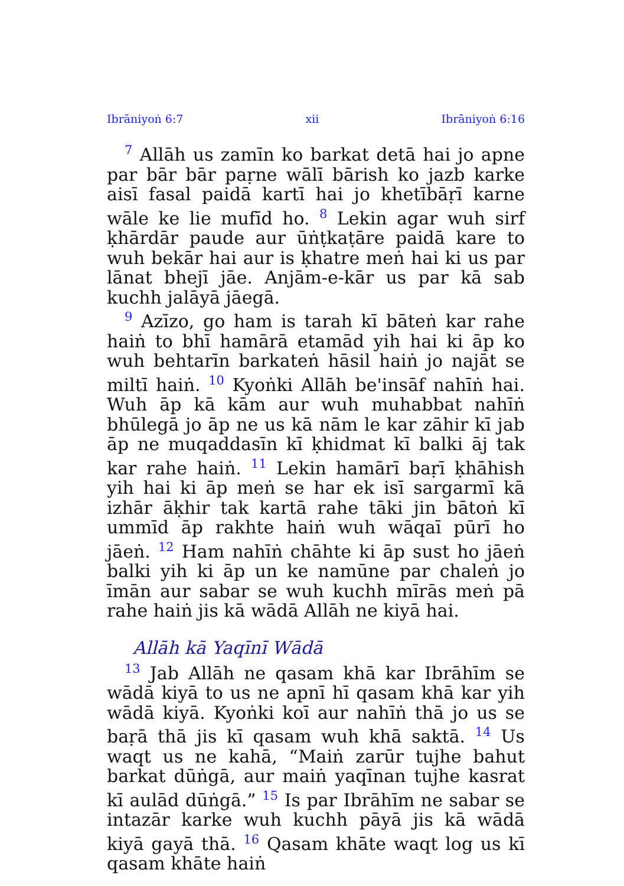Ibrāniyoṅ 6:7 xii Ibrāniyoṅ 6:16
<sup>7</sup> Allāh us zamīn ko barkat detā hai jo apne par bār bār paṛne wālī bārish ko jazb karke aisī fasal paidā kartī hai jo khetībāṛī karne wāle ke lie mufīd ho. <sup>8</sup> Lekin agar wuh sirf ḳhārdār paude aur ūṅṭkaṭāre paidā kare to wuh bekār hai aur is ḳhatre meṅ hai ki us par lānat bhejī jāe. Anjām-e-kār us par kā sab kuchh jalāyā jāegā.
<sup>9</sup> Azīzo, go ham is tarah kī bāteṅ kar rahe haiṅ to bhī hamārā etamād yih hai ki āp ko wuh behtarīn barkateṅ hāsil haiṅ jo najāt se miltī haiṅ. <sup>10</sup> Kyoṅki Allāh be'insāf nahīṅ hai. Wuh āp kā kām aur wuh muhabbat nahīṅ bhūlegā jo āp ne us kā nām le kar zāhir kī jab āp ne muqaddasīn kī ḳhidmat kī balki āj tak kar rahe haiṅ. <sup>11</sup> Lekin hamārī baṛī ḳhāhish yih hai ki āp meṅ se har ek isī sargarmī kā izhār āḳhir tak kartā rahe tāki jin bātoṅ kī ummīd āp rakhte haiṅ wuh wāqaī pūrī ho jāeṅ. <sup>12</sup> Ham nahīṅ chāhte ki āp sust ho jāeṅ balki yih ki āp un ke namūne par chaleṅ jo īmān aur sabar se wuh kuchh mīrās meṅ pā rahe haiṅ jis kā wādā Allāh ne kiyā hai.
Allāh kā Yaqīnī Wādā
<sup>13</sup> Jab Allāh ne qasam khā kar Ibrāhīm se wādā kiyā to us ne apnī hī qasam khā kar yih wādā kiyā. Kyoṅki koī aur nahīṅ thā jo us se baṛā thā jis kī qasam wuh khā saktā. <sup>14</sup> Us waqt us ne kahā, “Maiṅ zarūr tujhe bahut barkat dūṅgā, aur maiṅ yaqīnan tujhe kasrat kī aulād dūṅgā.” <sup>15</sup> Is par Ibrāhīm ne sabar se intazār karke wuh kuchh pāyā jis kā wādā kiyā gayā thā. <sup>16</sup> Qasam khāte waqt log us kī qasam khāte haiṅ